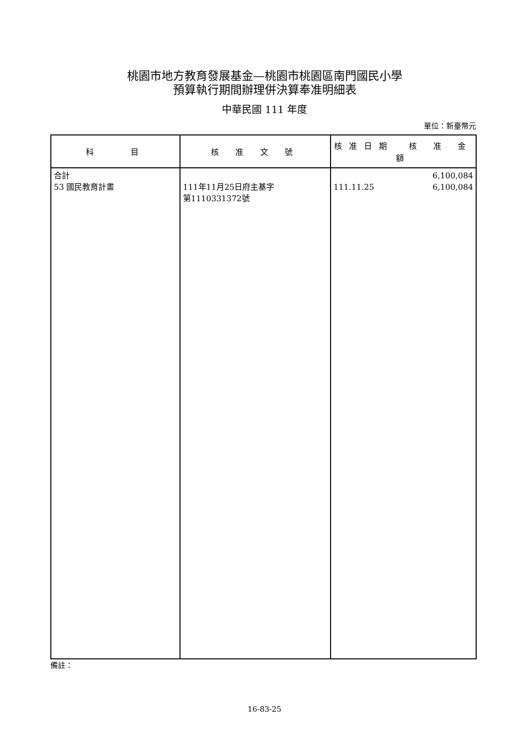桃園市地方教育發展基金—桃園市桃園區南門國民小學
預算執行期間辦理併決算奉准明細表
中華民國 111 年度
單位：新臺幣元
| 科 目 | 核 准 文 號 | 核准日期 核 准 金 額 |
| --- | --- | --- |
| 合計 53 國民教育計畫 | 111年11月25日府主基字 第1110331372號 | 6,100,084 111.11.25 6,100,084 |
備註：
16-83-25